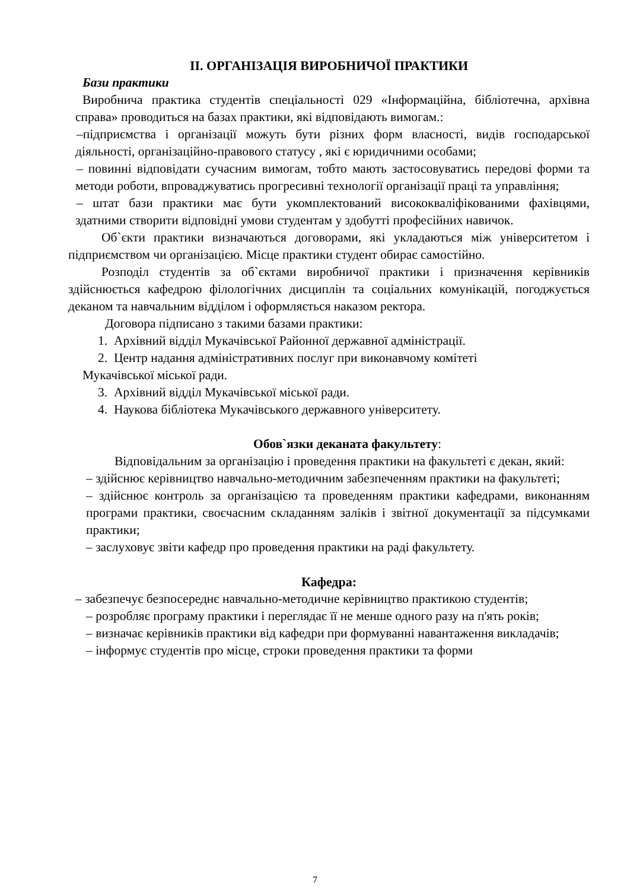ІІ. ОРГАНІЗАЦІЯ ВИРОБНИЧОЇ ПРАКТИКИ
Бази практики
Виробнича практика студентів спеціальності 029 «Інформаційна, бібліотечна, архівна справа» проводиться на базах практики, які відповідають вимогам.:
–підприємства і організації можуть бути різних форм власності, видів господарської діяльності, організаційно-правового статусу , які є юридичними особами;
– повинні відповідати сучасним вимогам, тобто мають застосовуватись передові форми та методи роботи, впроваджуватись прогресивні технології організації праці та управління;
– штат бази практики має бути укомплектований висококваліфікованими фахівцями, здатними створити відповідні умови студентам у здобутті професійних навичок.
Об`єкти практики визначаються договорами, які укладаються між університетом і підприємством чи організацією. Місце практики студент обирає самостійно.
Розподіл студентів за об`єктами виробничої практики і призначення керівників здійснюється кафедрою філологічних дисциплін та соціальних комунікацій, погоджується деканом та навчальним відділом і оформляється наказом ректора.
Договора підписано з такими базами практики:
1. Архівний відділ Мукачівської Районної державної адміністрації.
2. Центр надання адміністративних послуг при виконавчому комітеті
Мукачівської міської ради.
3. Архівний відділ Мукачівської міської ради.
4. Наукова бібліотека Мукачівського державного університету.
Обов`язки деканата факультету:
Відповідальним за організацію і проведення практики на факультеті є декан, який:
– здійснює керівництво навчально-методичним забезпеченням практики на факультеті;
– здійснює контроль за організацією та проведенням практики кафедрами, виконанням програми практики, своєчасним складанням заліків і звітної документації за підсумками практики;
– заслуховує звіти кафедр про проведення практики на раді факультету.
Кафедра:
– забезпечує безпосереднє навчально-методичне керівництво практикою студентів;
– розробляє програму практики і переглядає її не менше одного разу на п'ять років;
– визначає керівників практики від кафедри при формуванні навантаження викладачів;
– інформує студентів про місце, строки проведення практики та форми
7